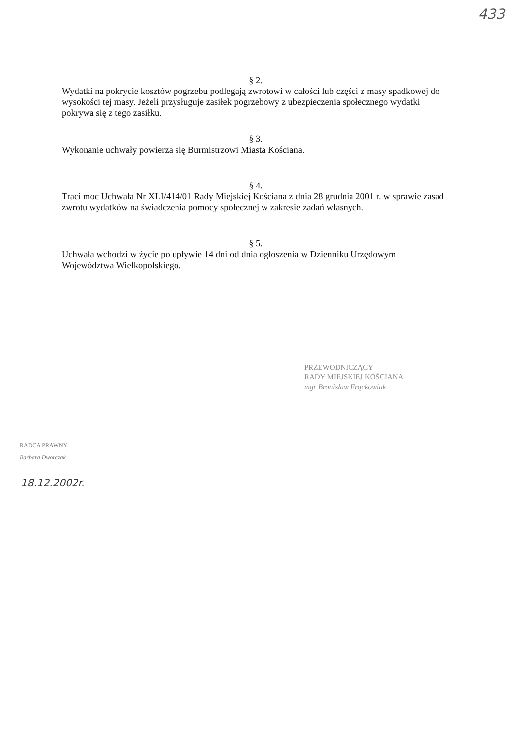433
§ 2.
Wydatki na pokrycie kosztów pogrzebu podlegają zwrotowi w całości lub części z masy spadkowej do wysokości tej masy. Jeżeli przysługuje zasiłek pogrzebowy z ubezpieczenia społecznego wydatki pokrywa się z tego zasiłku.
§ 3.
Wykonanie uchwały powierza się Burmistrzowi Miasta Kościana.
§ 4.
Traci moc Uchwała Nr XLI/414/01 Rady Miejskiej Kościana z dnia 28 grudnia 2001 r. w sprawie zasad zwrotu wydatków na świadczenia pomocy społecznej w zakresie zadań własnych.
§ 5.
Uchwała wchodzi w życie po upływie 14 dni od dnia ogłoszenia w Dzienniku Urzędowym Województwa Wielkopolskiego.
PRZEWODNICZĄCY
RADY MIEJSKIEJ KOŚCIANA
mgr Bronisław Frąckowiak
RADCA PRAWNY
Barbara Dworczak
18.12.2002r.